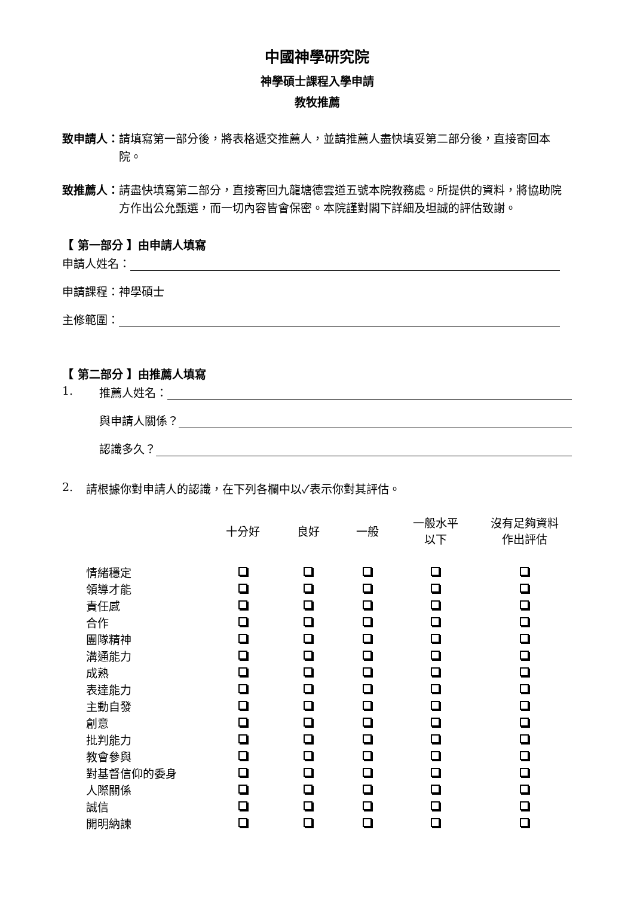中國神學研究院
神學碩士課程入學申請
教牧推薦
致申請人： 請填寫第一部分後，將表格遞交推薦人，並請推薦人盡快填妥第二部分後，直接寄回本院。
致推薦人： 請盡快填寫第二部分，直接寄回九龍塘德雲道五號本院教務處。所提供的資料，將協助院方作出公允甄選，而一切內容皆會保密。本院謹對閣下詳細及坦誠的評估致謝。
【 第一部分 】由申請人填寫
申請人姓名：
申請課程：神學碩士
主修範圍：
【 第二部分 】由推薦人填寫
1. 推薦人姓名：
與申請人關係？
認識多久？
2. 請根據你對申請人的認識，在下列各欄中以✓表示你對其評估。
| | 十分好 | 良好 | 一般 | 一般水平 以下 | 沒有足夠資料 作出評估 |
| --- | --- | --- | --- | --- | --- |
| 情緒穩定 | | | | | |
| 領導才能 | | | | | |
| 責任感 | | | | | |
| 合作 | | | | | |
| 團隊精神 | | | | | |
| 溝通能力 | | | | | |
| 成熟 | | | | | |
| 表達能力 | | | | | |
| 主動自發 | | | | | |
| 創意 | | | | | |
| 批判能力 | | | | | |
| 教會參與 | | | | | |
| 對基督信仰的委身 | | | | | |
| 人際關係 | | | | | |
| 誠信 | | | | | |
| 開明納諫 | | | | | |